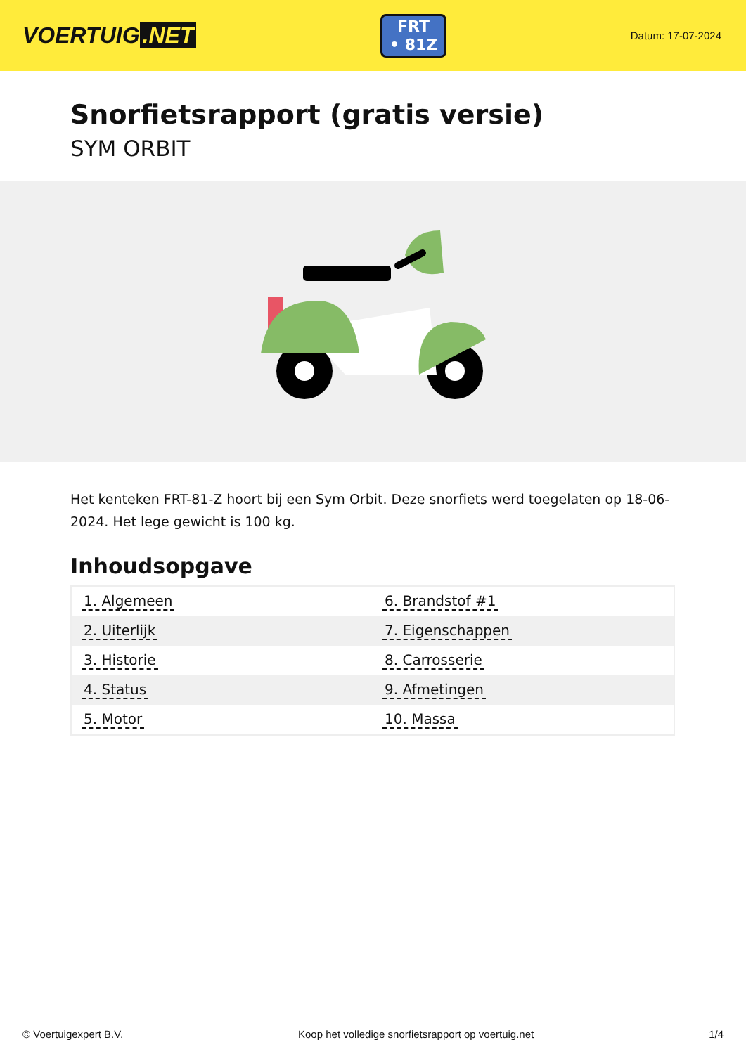VOERTUIG.NET
FRT
• 81Z
Datum: 17-07-2024
Snorfietsrapport (gratis versie)
SYM ORBIT
Het kenteken FRT-81-Z hoort bij een Sym Orbit. Deze snorfiets werd toegelaten op 18-06-2024. Het lege gewicht is 100 kg.
Inhoudsopgave
| 1. Algemeen | 6. Brandstof #1 |
| 2. Uiterlijk | 7. Eigenschappen |
| 3. Historie | 8. Carrosserie |
| 4. Status | 9. Afmetingen |
| 5. Motor | 10. Massa |
© Voertuigexpert B.V. Koop het volledige snorfietsrapport op voertuig.net 1/4